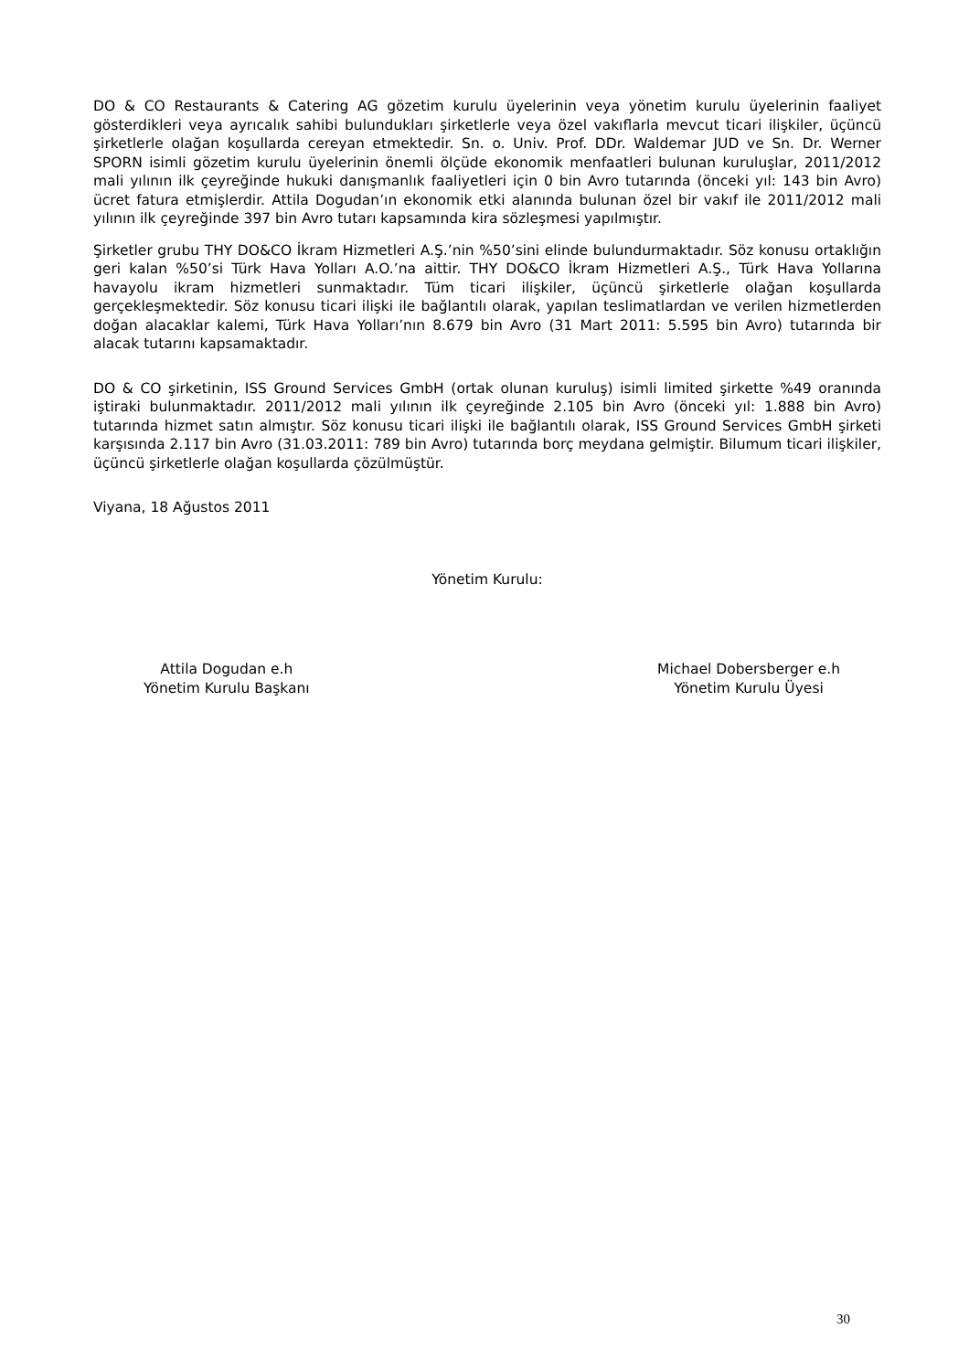DO & CO Restaurants & Catering AG gözetim kurulu üyelerinin veya yönetim kurulu üyelerinin faaliyet gösterdikleri veya ayrıcalık sahibi bulundukları şirketlerle veya özel vakıflarla mevcut ticari ilişkiler, üçüncü şirketlerle olağan koşullarda cereyan etmektedir. Sn. o. Univ. Prof. DDr. Waldemar JUD ve Sn. Dr. Werner SPORN isimli gözetim kurulu üyelerinin önemli ölçüde ekonomik menfaatleri bulunan kuruluşlar, 2011/2012 mali yılının ilk çeyreğinde hukuki danışmanlık faaliyetleri için 0 bin Avro tutarında (önceki yıl: 143 bin Avro) ücret fatura etmişlerdir. Attila Dogudan’ın ekonomik etki alanında bulunan özel bir vakıf ile 2011/2012 mali yılının ilk çeyreğinde 397 bin Avro tutarı kapsamında kira sözleşmesi yapılmıştır.
Şirketler grubu THY DO&CO İkram Hizmetleri A.Ş.’nin %50’sini elinde bulundurmaktadır. Söz konusu ortaklığın geri kalan %50’si Türk Hava Yolları A.O.’na aittir. THY DO&CO İkram Hizmetleri A.Ş., Türk Hava Yollarına havayolu ikram hizmetleri sunmaktadır. Tüm ticari ilişkiler, üçüncü şirketlerle olağan koşullarda gerçekleşmektedir. Söz konusu ticari ilişki ile bağlantılı olarak, yapılan teslimatlardan ve verilen hizmetlerden doğan alacaklar kalemi, Türk Hava Yolları’nın 8.679 bin Avro (31 Mart 2011: 5.595 bin Avro) tutarında bir alacak tutarını kapsamaktadır.
DO & CO şirketinin, ISS Ground Services GmbH (ortak olunan kuruluş) isimli limited şirkette %49 oranında iştiraki bulunmaktadır. 2011/2012 mali yılının ilk çeyreğinde 2.105 bin Avro (önceki yıl: 1.888 bin Avro) tutarında hizmet satın almıştır. Söz konusu ticari ilişki ile bağlantılı olarak, ISS Ground Services GmbH şirketi karşısında 2.117 bin Avro (31.03.2011: 789 bin Avro) tutarında borç meydana gelmiştir. Bilumum ticari ilişkiler, üçüncü şirketlerle olağan koşullarda çözülmüştür.
Viyana, 18 Ağustos 2011
Yönetim Kurulu:
Attila Dogudan e.h
Yönetim Kurulu Başkanı
Michael Dobersberger e.h
Yönetim Kurulu Üyesi
30